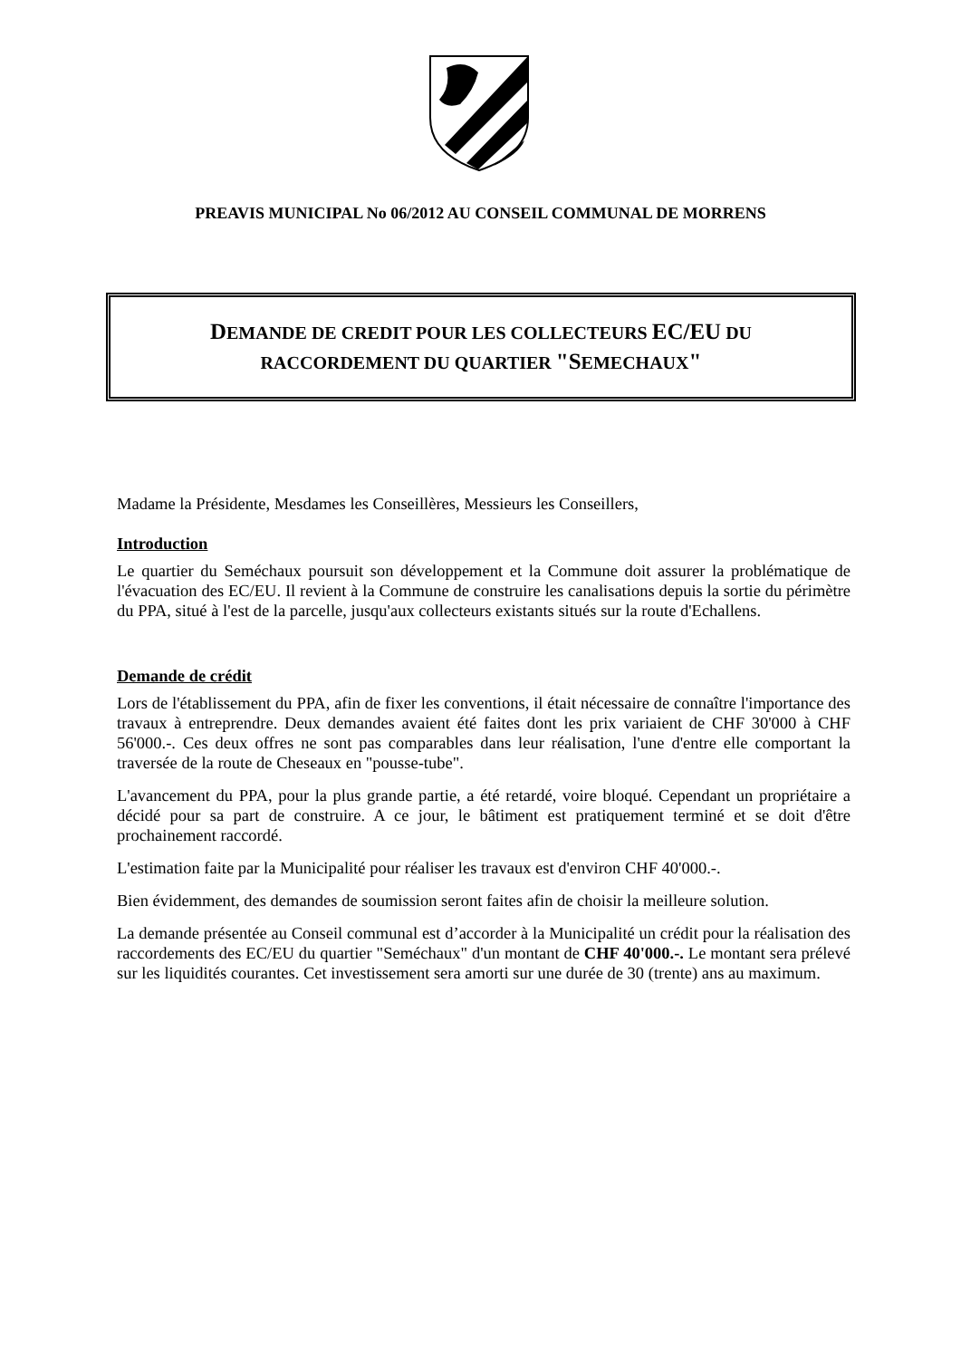PREAVIS MUNICIPAL No 06/2012 AU CONSEIL COMMUNAL DE MORRENS
DEMANDE DE CREDIT POUR LES COLLECTEURS EC/EU DU
RACCORDEMENT DU QUARTIER "SEMECHAUX"
Madame la Présidente, Mesdames les Conseillères, Messieurs les Conseillers,
Introduction
Le quartier du Seméchaux poursuit son développement et la Commune doit assurer la problématique de l'évacuation des EC/EU. Il revient à la Commune de construire les canalisations depuis la sortie du périmètre du PPA, situé à l'est de la parcelle, jusqu'aux collecteurs existants situés sur la route d'Echallens.
Demande de crédit
Lors de l'établissement du PPA, afin de fixer les conventions, il était nécessaire de connaître l'importance des travaux à entreprendre. Deux demandes avaient été faites dont les prix variaient de CHF 30'000 à CHF 56'000.-. Ces deux offres ne sont pas comparables dans leur réalisation, l'une d'entre elle comportant la traversée de la route de Cheseaux en "pousse-tube".
L'avancement du PPA, pour la plus grande partie, a été retardé, voire bloqué. Cependant un propriétaire a décidé pour sa part de construire. A ce jour, le bâtiment est pratiquement terminé et se doit d'être prochainement raccordé.
L'estimation faite par la Municipalité pour réaliser les travaux est d'environ CHF 40'000.-.
Bien évidemment, des demandes de soumission seront faites afin de choisir la meilleure solution.
La demande présentée au Conseil communal est d’accorder à la Municipalité un crédit pour la réalisation des raccordements des EC/EU du quartier "Seméchaux" d'un montant de CHF 40'000.-. Le montant sera prélevé sur les liquidités courantes. Cet investissement sera amorti sur une durée de 30 (trente) ans au maximum.